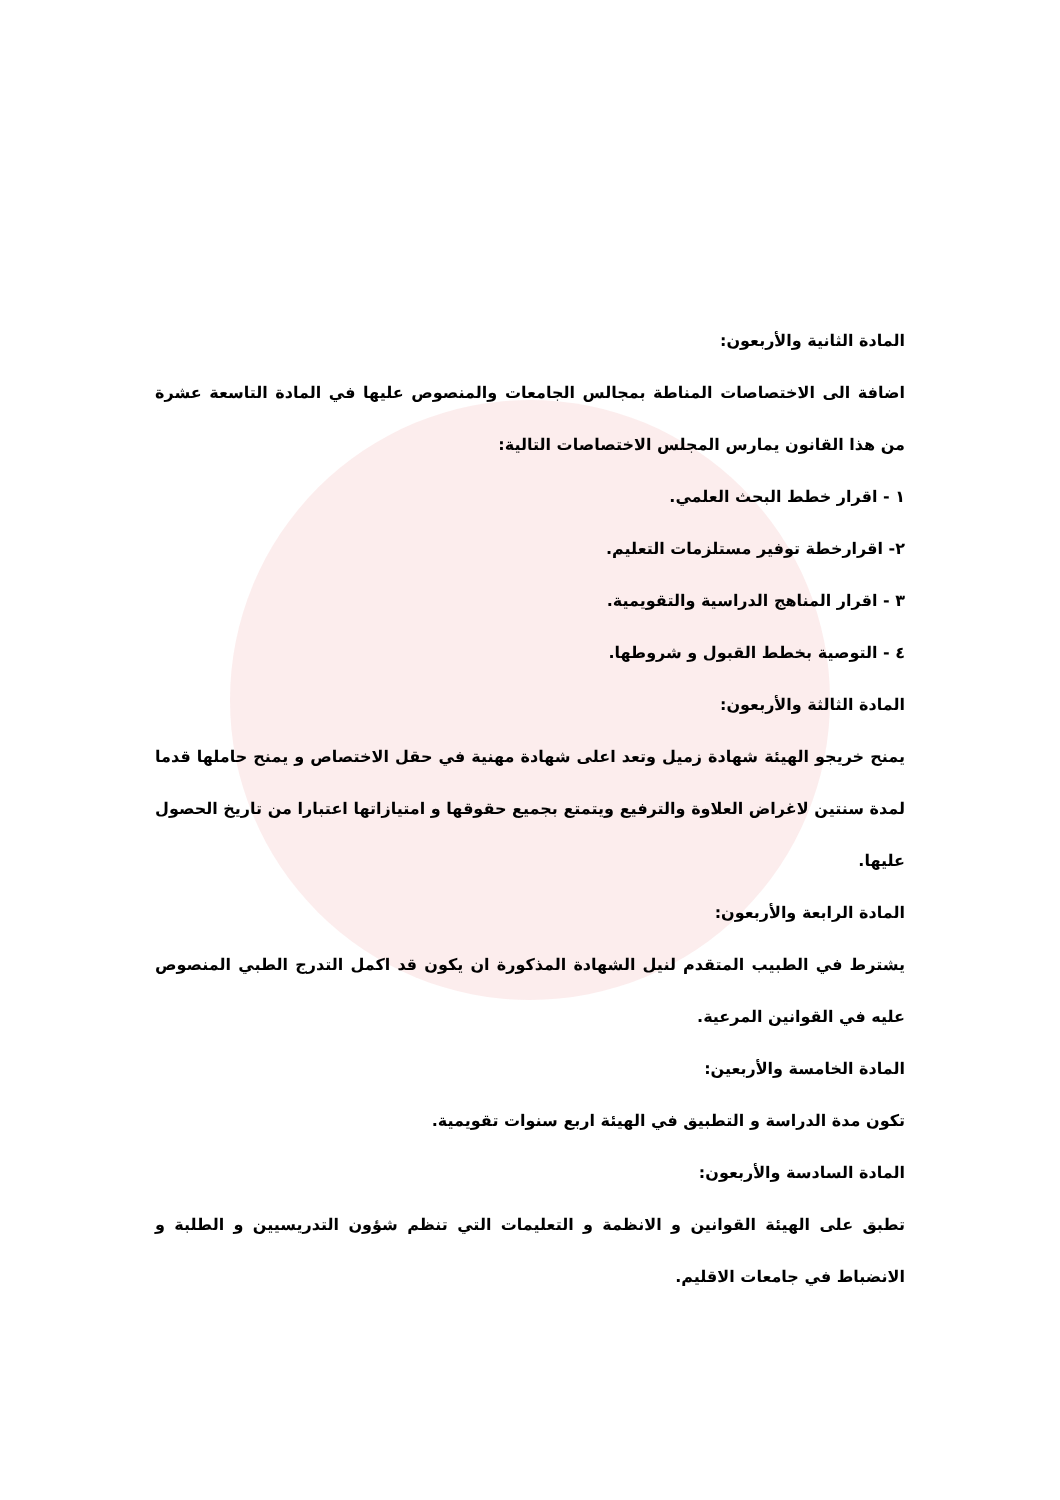المادة الثانية والأربعون:
اضافة الى الاختصاصات المناطة بمجالس الجامعات والمنصوص عليها في المادة التاسعة عشرة من هذا القانون يمارس المجلس الاختصاصات التالية:
١ - اقرار خطط البحث العلمي.
٢- اقرارخطة توفير مستلزمات التعليم.
٣ - اقرار المناهج الدراسية والتقويمية.
٤ - التوصية بخطط القبول و شروطها.
المادة الثالثة والأربعون:
يمنح خريجو الهيئة شهادة زميل وتعد اعلى شهادة مهنية في حقل الاختصاص و يمنح حاملها قدما لمدة سنتين لاغراض العلاوة والترفيع ويتمتع بجميع حقوقها و امتيازاتها اعتبارا من تاريخ الحصول عليها.
المادة الرابعة والأربعون:
يشترط في الطبيب المتقدم لنيل الشهادة المذكورة ان يكون قد اكمل التدرج الطبي المنصوص عليه في القوانين المرعية.
المادة الخامسة والأربعين:
تكون مدة الدراسة و التطبيق في الهيئة اربع سنوات تقويمية.
المادة السادسة والأربعون:
تطبق على الهيئة القوانين و الانظمة و التعليمات التي تنظم شؤون التدريسيين و الطلبة و الانضباط في جامعات الاقليم.